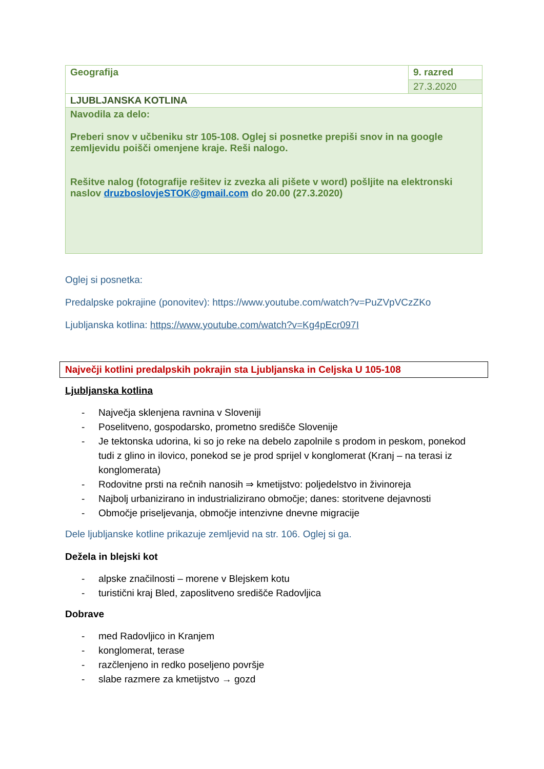| Geografija | 9. razred |
| | 27.3.2020 |
| LJUBLJANSKA KOTLINA | |
| Navodila za delo: Preberi snov v učbeniku str 105-108. Oglej si posnetke prepiši snov in na google zemljevidu poišči omenjene kraje. Reši nalogo. Rešitve nalog (fotografije rešitev iz zvezka ali pišete v word) pošljite na elektronski naslov druzboslovjeSTOK@gmail.com do 20.00 (27.3.2020) | |
Oglej si posnetka:
Predalpske pokrajine (ponovitev): https://www.youtube.com/watch?v=PuZVpVCzZKo
Ljubljanska kotlina: https://www.youtube.com/watch?v=Kg4pEcr097I
Največji kotlini predalpskih pokrajin sta Ljubljanska in Celjska U 105-108
Ljubljanska kotlina
- Največja sklenjena ravnina v Sloveniji
- Poselitveno, gospodarsko, prometno središče Slovenije
- Je tektonska udorina, ki so jo reke na debelo zapolnile s prodom in peskom, ponekod tudi z glino in ilovico, ponekod se je prod sprijel v konglomerat (Kranj – na terasi iz konglomerata)
- Rodovitne prsti na rečnih nanosih ⇒ kmetijstvo: poljedelstvo in živinoreja
- Najbolj urbanizirano in industrializirano območje; danes: storitvene dejavnosti
- Območje priseljevanja, območje intenzivne dnevne migracije
Dele ljubljanske kotline prikazuje zemljevid na str. 106. Oglej si ga.
Dežela in blejski kot
- alpske značilnosti – morene v Blejskem kotu
- turistični kraj Bled, zaposlitveno središče Radovljica
Dobrave
- med Radovljico in Kranjem
- konglomerat, terase
- razčlenjeno in redko poseljeno površje
- slabe razmere za kmetijstvo → gozd